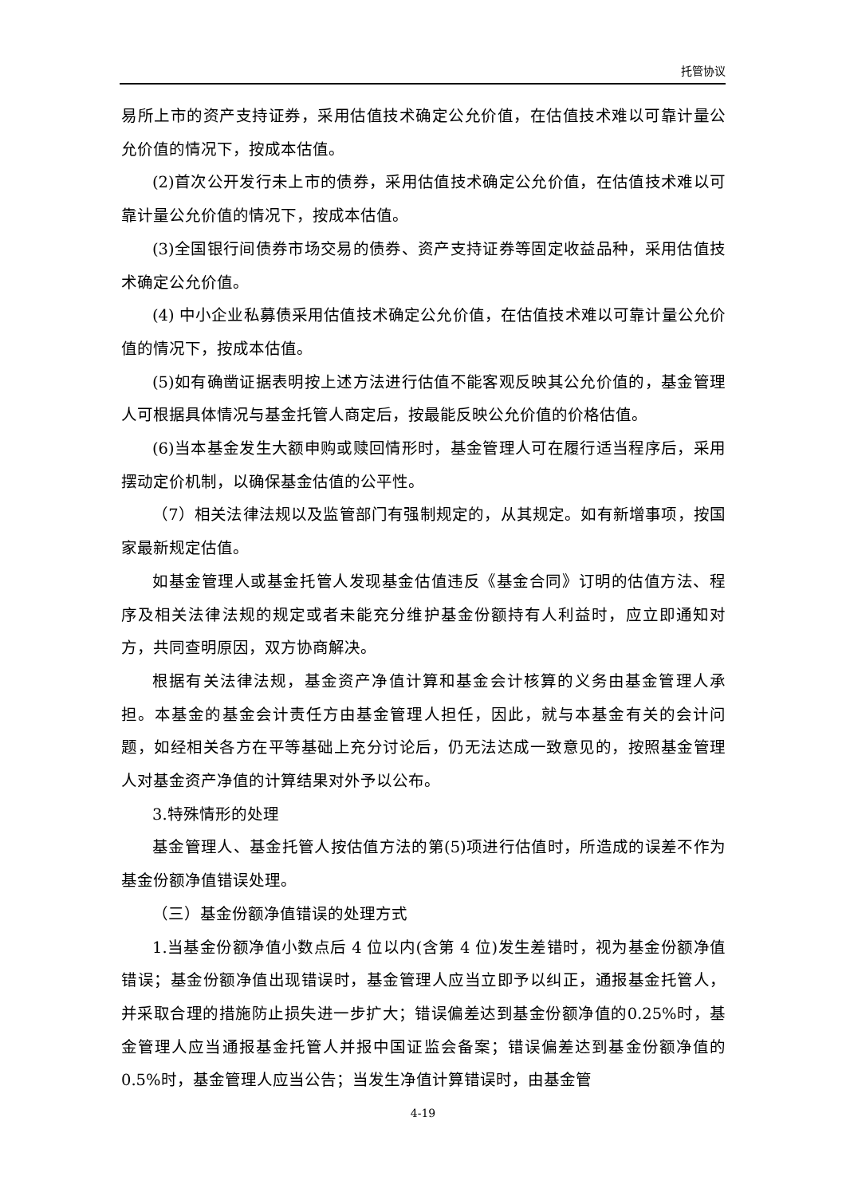托管协议
易所上市的资产支持证券，采用估值技术确定公允价值，在估值技术难以可靠计量公允价值的情况下，按成本估值。
(2)首次公开发行未上市的债券，采用估值技术确定公允价值，在估值技术难以可靠计量公允价值的情况下，按成本估值。
(3)全国银行间债券市场交易的债券、资产支持证券等固定收益品种，采用估值技术确定公允价值。
(4) 中小企业私募债采用估值技术确定公允价值，在估值技术难以可靠计量公允价值的情况下，按成本估值。
(5)如有确凿证据表明按上述方法进行估值不能客观反映其公允价值的，基金管理人可根据具体情况与基金托管人商定后，按最能反映公允价值的价格估值。
(6)当本基金发生大额申购或赎回情形时，基金管理人可在履行适当程序后，采用摆动定价机制，以确保基金估值的公平性。
（7）相关法律法规以及监管部门有强制规定的，从其规定。如有新增事项，按国家最新规定估值。
如基金管理人或基金托管人发现基金估值违反《基金合同》订明的估值方法、程序及相关法律法规的规定或者未能充分维护基金份额持有人利益时，应立即通知对方，共同查明原因，双方协商解决。
根据有关法律法规，基金资产净值计算和基金会计核算的义务由基金管理人承担。本基金的基金会计责任方由基金管理人担任，因此，就与本基金有关的会计问题，如经相关各方在平等基础上充分讨论后，仍无法达成一致意见的，按照基金管理人对基金资产净值的计算结果对外予以公布。
3.特殊情形的处理
基金管理人、基金托管人按估值方法的第(5)项进行估值时，所造成的误差不作为基金份额净值错误处理。
（三）基金份额净值错误的处理方式
1.当基金份额净值小数点后 4 位以内(含第 4 位)发生差错时，视为基金份额净值错误；基金份额净值出现错误时，基金管理人应当立即予以纠正，通报基金托管人，并采取合理的措施防止损失进一步扩大；错误偏差达到基金份额净值的0.25%时，基金管理人应当通报基金托管人并报中国证监会备案；错误偏差达到基金份额净值的 0.5%时，基金管理人应当公告；当发生净值计算错误时，由基金管
4-19